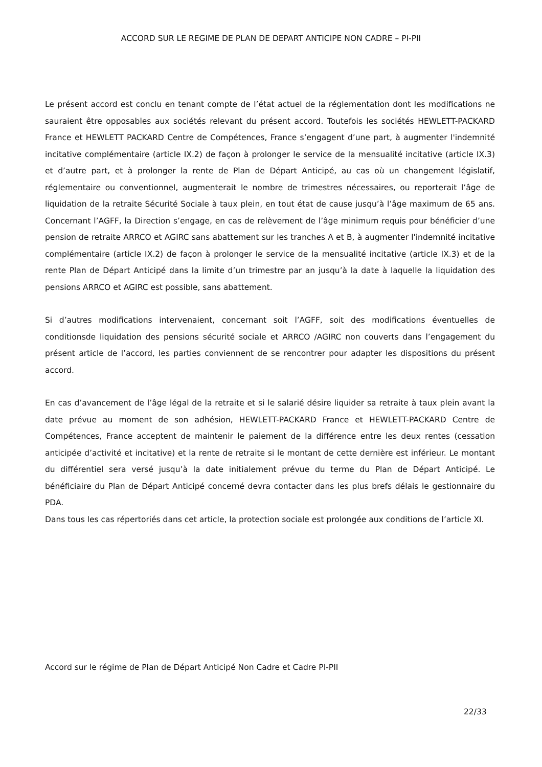ACCORD SUR LE REGIME DE PLAN DE DEPART ANTICIPE NON CADRE – PI-PII
Le présent accord est conclu en tenant compte de l’état actuel de la réglementation dont les modifications ne sauraient être opposables aux sociétés relevant du présent accord. Toutefois les sociétés HEWLETT-PACKARD France et HEWLETT PACKARD Centre de Compétences, France s’engagent d’une part, à augmenter l'indemnité incitative complémentaire (article IX.2) de façon à prolonger le service de la mensualité incitative (article IX.3) et d’autre part, et à prolonger la rente de Plan de Départ Anticipé, au cas où un changement législatif, réglementaire ou conventionnel, augmenterait le nombre de trimestres nécessaires, ou reporterait l’âge de liquidation de la retraite Sécurité Sociale à taux plein, en tout état de cause jusqu’à l’âge maximum de 65 ans. Concernant l’AGFF, la Direction s’engage, en cas de relèvement de l’âge minimum requis pour bénéficier d’une pension de retraite ARRCO et AGIRC sans abattement sur les tranches A et B, à augmenter l'indemnité incitative complémentaire (article IX.2) de façon à prolonger le service de la mensualité incitative (article IX.3) et de la rente Plan de Départ Anticipé dans la limite d’un trimestre par an jusqu’à la date à laquelle la liquidation des pensions ARRCO et AGIRC est possible, sans abattement.
Si d’autres modifications intervenaient, concernant soit l’AGFF, soit des modifications éventuelles de conditionsde liquidation des pensions sécurité sociale et ARRCO /AGIRC non couverts dans l’engagement du présent article de l’accord, les parties conviennent de se rencontrer pour adapter les dispositions du présent accord.
En cas d’avancement de l’âge légal de la retraite et si le salarié désire liquider sa retraite à taux plein avant la date prévue au moment de son adhésion, HEWLETT-PACKARD France et HEWLETT-PACKARD Centre de Compétences, France acceptent de maintenir le paiement de la différence entre les deux rentes (cessation anticipée d’activité et incitative) et la rente de retraite si le montant de cette dernière est inférieur. Le montant du différentiel sera versé jusqu’à la date initialement prévue du terme du Plan de Départ Anticipé. Le bénéficiaire du Plan de Départ Anticipé concerné devra contacter dans les plus brefs délais le gestionnaire du PDA.
Dans tous les cas répertoriés dans cet article, la protection sociale est prolongée aux conditions de l’article XI.
Accord sur le régime de Plan de Départ Anticipé Non Cadre et Cadre PI-PII
22/33